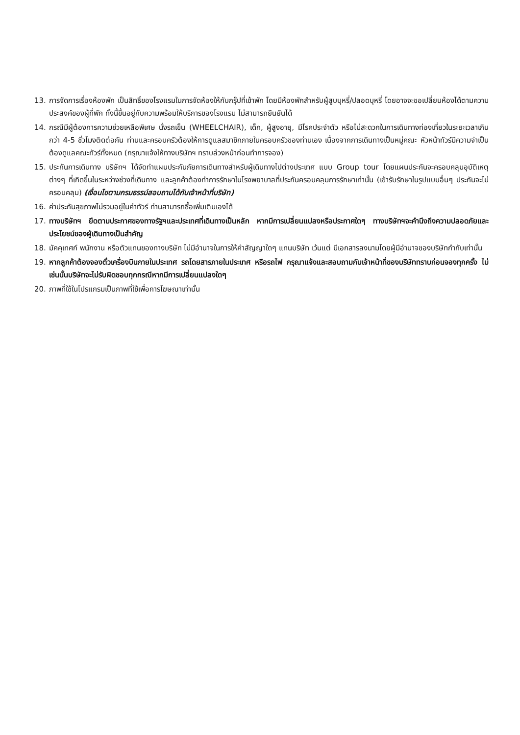13. การจัดการเรื่องห้องพัก เป็นสิทธิ์ของโรงแรมในการจัดห้องให้กับกรุ๊ปที่เข้าพัก โดยมีห้องพักสำหรับผู้สูบบุหรี่/ปลอดบุหรี่ โดยอาจจะขอเปลี่ยนห้องได้ตามความประสงค์ของผู้ที่พัก ทั้งนี้ขึ้นอยู่กับความพร้อมให้บริการของโรงแรม ไม่สามารถยืนยันได้
14. กรณีมีผู้ต้องการความช่วยเหลือพิเศษ นั่งรถเข็น (WHEELCHAIR), เด็ก, ผู้สูงอายุ, มีโรคประจำตัว หรือไม่สะดวกในการเดินทางท่องเที่ยวในระยะเวลาเกินกว่า 4-5 ชั่วโมงติดต่อกัน ท่านและครอบครัวต้องให้การดูแลสมาชิกภายในครอบครัวของท่านเอง เนื่องจากการเดินทางเป็นหมู่คณะ หัวหน้าทัวร์มีความจำเป็นต้องดูแลคณะทัวร์ทั้งหมด (กรุณาแจ้งให้ทางบริษัทฯ ทราบล่วงหน้าก่อนทำการจอง)
15. ประกันการเดินทาง บริษัทฯ ได้จัดทำแผนประกันภัยการเดินทางสำหรับผู้เดินทางไปต่างประเทศ แบบ Group tour โดยแผนประกันจะครอบคลุมอุบัติเหตุต่างๆ ที่เกิดขึ้นในระหว่างช่วงที่เดินทาง และลูกค้าต้องทำการรักษาในโรงพยาบาลที่ประกันครอบคลุมการรักษาเท่านั้น (เข้ารับรักษาในรูปแบบอื่นๆ ประกันจะไม่ครอบคลุม) (เงื่อนไขตามกรมธรรม์สอบถามได้กับเจ้าหน้าที่บริษัท)
16. ค่าประกันสุขภาพไม่รวมอยู่ในค่าทัวร์ ท่านสามารถซื้อเพิ่มเติมเองได้
17. ทางบริษัทฯ ยึดตามประกาศของทางรัฐฯและประเทศที่เดินทางเป็นหลัก หากมีการเปลี่ยนแปลงหรือประกาศใดๆ ทางบริษัทฯจะคำนึงถึงความปลอดภัยและประโยชน์ของผู้เดินทางเป็นสำคัญ
18. มัคคุเทศก์ พนักงาน หรือตัวแทนของทางบริษัท ไม่มีอำนาจในการให้คำสัญญาใดๆ แทนบริษัท เว้นแต่ มีเอกสารลงนามโดยผู้มีอำนาจของบริษัทกำกับเท่านั้น
19. หากลูกค้าต้องจองตั๋วเครื่องบินภายในประเทศ รถโดยสารภายในประเทศ หรือรถไฟ กรุณาแจ้งและสอบถามกับเจ้าหน้าที่ของบริษัททราบก่อนจองทุกครั้ง ไม่เช่นนั้นบริษัทจะไม่รับผิดชอบทุกกรณีหากมีการเปลี่ยนแปลงใดๆ
20. ภาพที่ใช้ในโปรแกรมเป็นภาพที่ใช้เพื่อการโฆษณาเท่านั้น